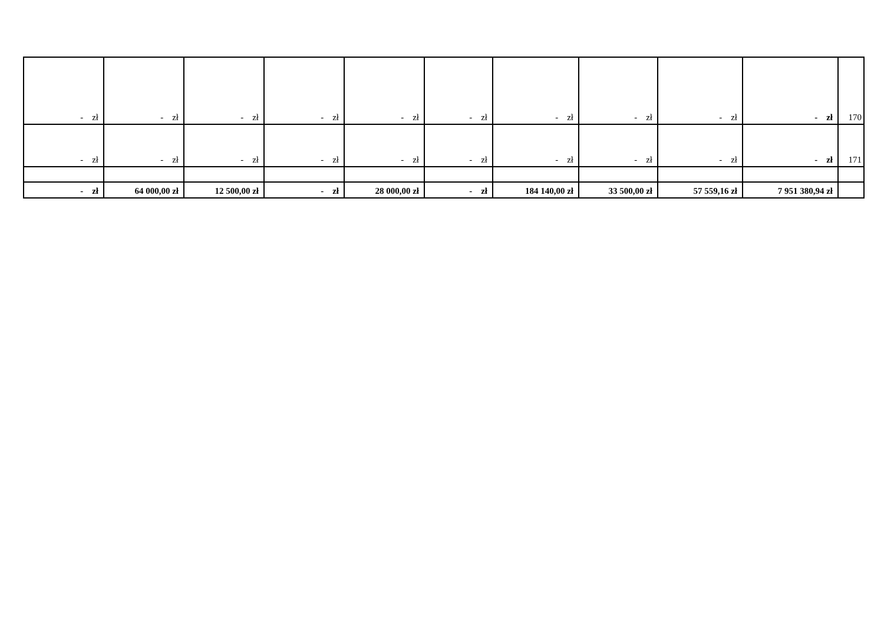| - zł | - zł | - zł | - zł | - zł | - zł | - zł | - zł | - zł | - zł | 170 |
| - zł | - zł | - zł | - zł | - zł | - zł | - zł | - zł | - zł | - zł | 171 |
| - zł | 64 000,00 zł | 12 500,00 zł | - zł | 28 000,00 zł | - zł | 184 140,00 zł | 33 500,00 zł | 57 559,16 zł | 7 951 380,94 zł | |